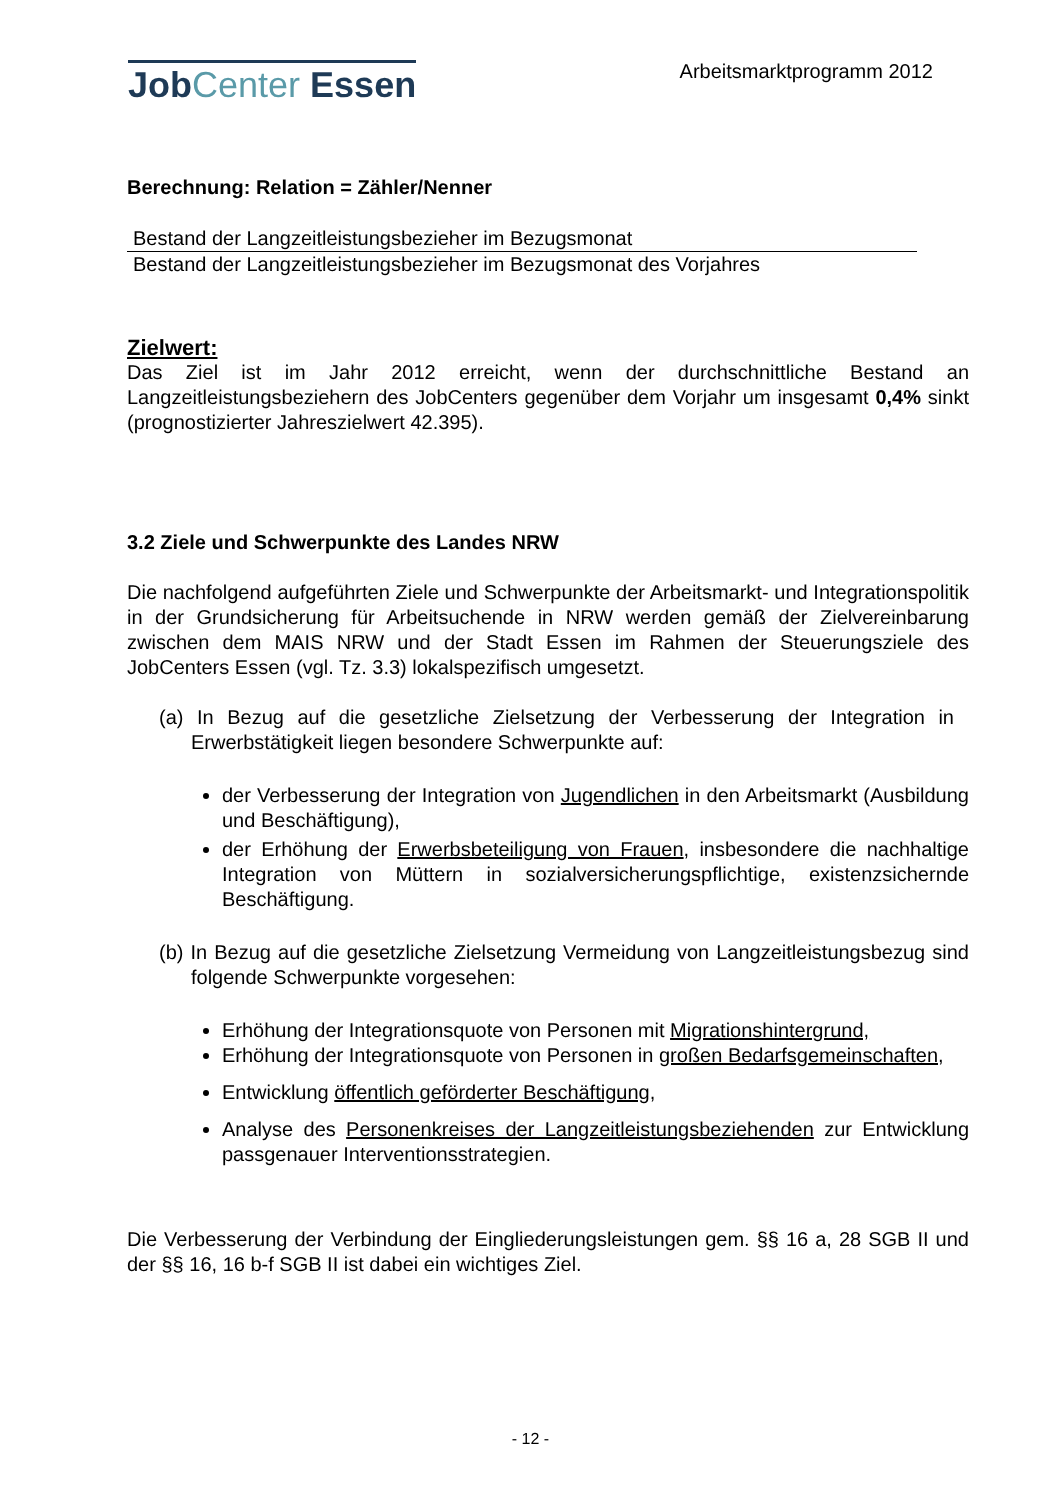JobCenter Essen
Arbeitsmarktprogramm 2012
Berechnung: Relation = Zähler/Nenner
Bestand der Langzeitleistungsbezieher im Bezugsmonat
Bestand der Langzeitleistungsbezieher im Bezugsmonat des Vorjahres
Zielwert:
Das Ziel ist im Jahr 2012 erreicht, wenn der durchschnittliche Bestand an Langzeitleistungsbeziehern des JobCenters gegenüber dem Vorjahr um insgesamt 0,4% sinkt (prognostizierter Jahreszielwert 42.395).
3.2 Ziele und Schwerpunkte des Landes NRW
Die nachfolgend aufgeführten Ziele und Schwerpunkte der Arbeitsmarkt- und Integrationspolitik in der Grundsicherung für Arbeitsuchende in NRW werden gemäß der Zielvereinbarung zwischen dem MAIS NRW und der Stadt Essen im Rahmen der Steuerungsziele des JobCenters Essen (vgl. Tz. 3.3) lokalspezifisch umgesetzt.
(a) In Bezug auf die gesetzliche Zielsetzung der Verbesserung der Integration in Erwerbstätigkeit liegen besondere Schwerpunkte auf:
der Verbesserung der Integration von Jugendlichen in den Arbeitsmarkt (Ausbildung und Beschäftigung),
der Erhöhung der Erwerbsbeteiligung von Frauen, insbesondere die nachhaltige Integration von Müttern in sozialversicherungspflichtige, existenzsichernde Beschäftigung.
(b) In Bezug auf die gesetzliche Zielsetzung Vermeidung von Langzeitleistungsbezug sind folgende Schwerpunkte vorgesehen:
Erhöhung der Integrationsquote von Personen mit Migrationshintergrund,
Erhöhung der Integrationsquote von Personen in großen Bedarfsgemeinschaften,
Entwicklung öffentlich geförderter Beschäftigung,
Analyse des Personenkreises der Langzeitleistungsbeziehenden zur Entwicklung passgenauer Interventionsstrategien.
Die Verbesserung der Verbindung der Eingliederungsleistungen gem. §§ 16 a, 28 SGB II und der §§ 16, 16 b-f SGB II ist dabei ein wichtiges Ziel.
- 12 -